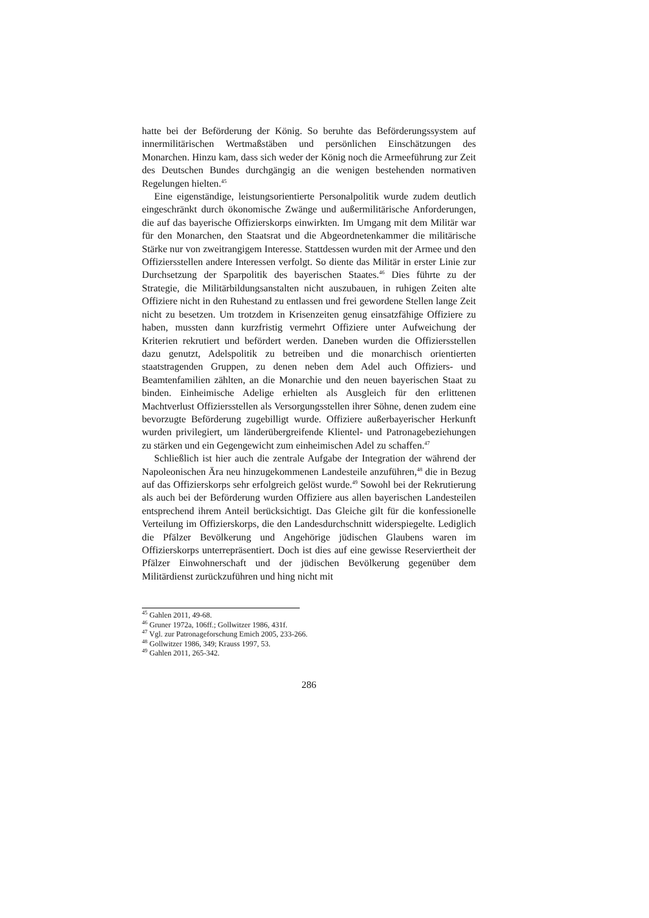hatte bei der Beförderung der König. So beruhte das Beförderungssystem auf innermilitärischen Wertmaßstäben und persönlichen Einschätzungen des Monarchen. Hinzu kam, dass sich weder der König noch die Armeeführung zur Zeit des Deutschen Bundes durchgängig an die wenigen bestehenden normativen Regelungen hielten.<sup>45</sup>
Eine eigenständige, leistungsorientierte Personalpolitik wurde zudem deutlich eingeschränkt durch ökonomische Zwänge und außermilitärische Anforderungen, die auf das bayerische Offizierskorps einwirkten. Im Umgang mit dem Militär war für den Monarchen, den Staatsrat und die Abgeordnetenkammer die militärische Stärke nur von zweitrangigem Interesse. Stattdessen wurden mit der Armee und den Offiziersstellen andere Interessen verfolgt. So diente das Militär in erster Linie zur Durchsetzung der Sparpolitik des bayerischen Staates.<sup>46</sup> Dies führte zu der Strategie, die Militärbildungsanstalten nicht auszubauen, in ruhigen Zeiten alte Offiziere nicht in den Ruhestand zu entlassen und frei gewordene Stellen lange Zeit nicht zu besetzen. Um trotzdem in Krisenzeiten genug einsatzfähige Offiziere zu haben, mussten dann kurzfristig vermehrt Offiziere unter Aufweichung der Kriterien rekrutiert und befördert werden. Daneben wurden die Offiziersstellen dazu genutzt, Adelspolitik zu betreiben und die monarchisch orientierten staatstragenden Gruppen, zu denen neben dem Adel auch Offiziers- und Beamtenfamilien zählten, an die Monarchie und den neuen bayerischen Staat zu binden. Einheimische Adelige erhielten als Ausgleich für den erlittenen Machtverlust Offiziersstellen als Versorgungsstellen ihrer Söhne, denen zudem eine bevorzugte Beförderung zugebilligt wurde. Offiziere außerbayerischer Herkunft wurden privilegiert, um länderübergreifende Klientel- und Patronagebeziehungen zu stärken und ein Gegengewicht zum einheimischen Adel zu schaffen.<sup>47</sup>
Schließlich ist hier auch die zentrale Aufgabe der Integration der während der Napoleonischen Ära neu hinzugekommenen Landesteile anzuführen,<sup>48</sup> die in Bezug auf das Offizierskorps sehr erfolgreich gelöst wurde.<sup>49</sup> Sowohl bei der Rekrutierung als auch bei der Beförderung wurden Offiziere aus allen bayerischen Landesteilen entsprechend ihrem Anteil berücksichtigt. Das Gleiche gilt für die konfessionelle Verteilung im Offizierskorps, die den Landesdurchschnitt widerspiegelte. Lediglich die Pfälzer Bevölkerung und Angehörige jüdischen Glaubens waren im Offizierskorps unterrepräsentiert. Doch ist dies auf eine gewisse Reserviertheit der Pfälzer Einwohnerschaft und der jüdischen Bevölkerung gegenüber dem Militärdienst zurückzuführen und hing nicht mit
<sup>45</sup> Gahlen 2011, 49-68.
<sup>46</sup> Gruner 1972a, 106ff.; Gollwitzer 1986, 431f.
<sup>47</sup> Vgl. zur Patronageforschung Emich 2005, 233-266.
<sup>48</sup> Gollwitzer 1986, 349; Krauss 1997, 53.
<sup>49</sup> Gahlen 2011, 265-342.
286